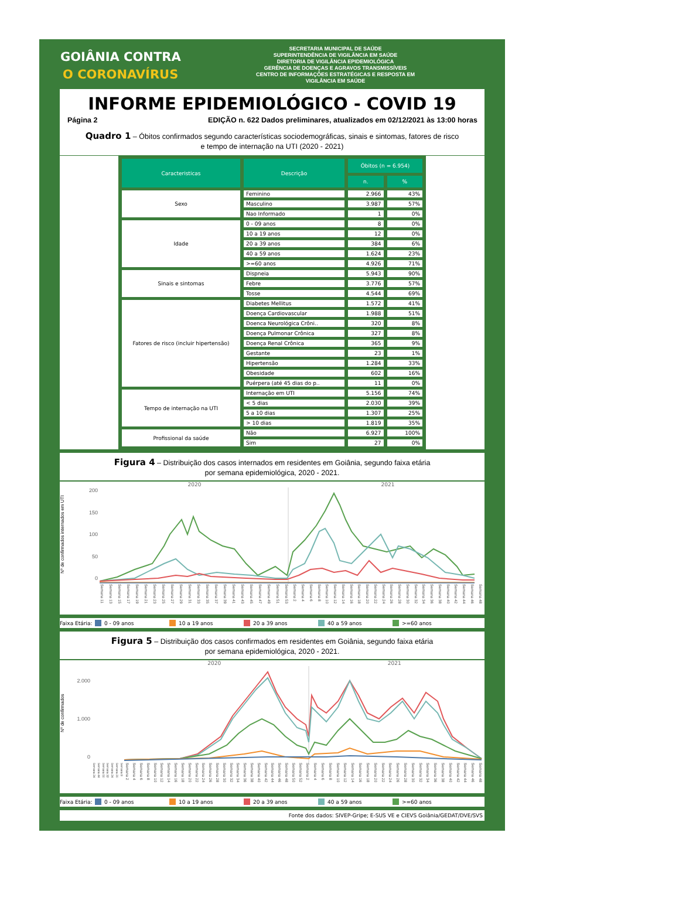GOIÂNIA CONTRA
O CORONAVÍRUS
SECRETARIA MUNICIPAL DE SAÚDE
SUPERINTENDÊNCIA DE VIGILÂNCIA EM SAÚDE
DIRETORIA DE VIGILÂNCIA EPIDEMIOLÓGICA
GERÊNCIA DE DOENÇAS E AGRAVOS TRANSMISSÍVEIS
CENTRO DE INFORMAÇÕES ESTRATÉGICAS E RESPOSTA EM
VIGILÂNCIA EM SAÚDE
INFORME EPIDEMIOLÓGICO - COVID 19
Página 2 EDIÇÃO n. 622 Dados preliminares, atualizados em 02/12/2021 às 13:00 horas
Quadro 1 – Óbitos confirmados segundo características sociodemográficas, sinais e sintomas, fatores de risco
e tempo de internação na UTI (2020 - 2021)
| Caracteristicas | Descrição | Óbitos (n = 6.954) | |
| --- | --- | --- | --- |
| | | n. | % |
| Sexo | Feminino | 2.966 | 43% |
| | Masculino | 3.987 | 57% |
| | Nao Informado | 1 | 0% |
| Idade | 0 - 09 anos | 8 | 0% |
| | 10 a 19 anos | 12 | 0% |
| | 20 a 39 anos | 384 | 6% |
| | 40 a 59 anos | 1.624 | 23% |
| | >=60 anos | 4.926 | 71% |
| Sinais e sintomas | Dispneia | 5.943 | 90% |
| | Febre | 3.776 | 57% |
| | Tosse | 4.544 | 69% |
| Fatores de risco (incluir hipertensão) | Diabetes Mellitus | 1.572 | 41% |
| | Doença Cardiovascular | 1.988 | 51% |
| | Doenca Neurológica Crôni.. | 320 | 8% |
| | Doença Pulmonar Crônica | 327 | 8% |
| | Doença Renal Crônica | 365 | 9% |
| | Gestante | 23 | 1% |
| | Hipertensão | 1.284 | 33% |
| | Obesidade | 602 | 16% |
| | Puérpera (até 45 dias do p.. | 11 | 0% |
| Tempo de internação na UTI | Internação em UTI | 5.156 | 74% |
| | < 5 dias | 2.030 | 39% |
| | 5 a 10 dias | 1.307 | 25% |
| | > 10 dias | 1.819 | 35% |
| Profissional da saúde | Não | 6.927 | 100% |
| | Sim | 27 | 0% |
Figura 4 – Distribuição dos casos internados em residentes em Goiânia, segundo faixa etária
por semana epidemiológica, 2020 - 2021.
2020 2021
Nº de confirmados internados em UTI
200
150
100
50
0
Semana 11 Semana 13 Semana 15 Semana 17 Semana 19 Semana 21 Semana 23 Semana 25 Semana 27 Semana 29 Semana 31 Semana 33 Semana 35 Semana 37 Semana 39 Semana 41 Semana 43 Semana 45 Semana 47 Semana 49 Semana 51 Semana 53
Semana 2 Semana 4 Semana 6 Semana 8 Semana 10 Semana 12 Semana 14 Semana 16 Semana 18 Semana 20 Semana 22 Semana 24 Semana 26 Semana 28 Semana 30 Semana 32 Semana 34 Semana 36 Semana 38 Semana 40 Semana 42 Semana 44 Semana 46 Semana 48
Faixa Etária: 0 - 09 anos 10 a 19 anos 20 a 39 anos 40 a 59 anos >=60 anos
Figura 5 – Distribuição dos casos confirmados em residentes em Goiânia, segundo faixa etária
por semana epidemiológica, 2020 - 2021.
2020 2021
Nº de confirmados
2.000
1.000
0
Semana 24 Semana 44 Semana 50 Semana 32 Semana 24 Semana 20 Semana 8
Semana 2 Semana 4 Semana 6 Semana 8 Semana 10 Semana 12 Semana 14 Semana 16 Semana 18 Semana 20 Semana 22 Semana 24 Semana 26 Semana 28 Semana 30 Semana 32 Semana 34 Semana 36 Semana 38 Semana 40 Semana 42 Semana 44 Semana 46 Semana 48 Semana 50 Semana 52
Semana 2 Semana 4 Semana 6 Semana 8 Semana 10 Semana 12 Semana 14 Semana 16 Semana 18 Semana 20 Semana 22 Semana 24 Semana 26 Semana 28 Semana 30 Semana 32 Semana 34 Semana 36 Semana 38 Semana 40 Semana 42 Semana 44 Semana 46 Semana 48
Faixa Etária: 0 - 09 anos 10 a 19 anos 20 a 39 anos 40 a 59 anos >=60 anos
Fonte dos dados: SIVEP-Gripe; E-SUS VE e CIEVS Goiânia/GEDAT/DVE/SVS